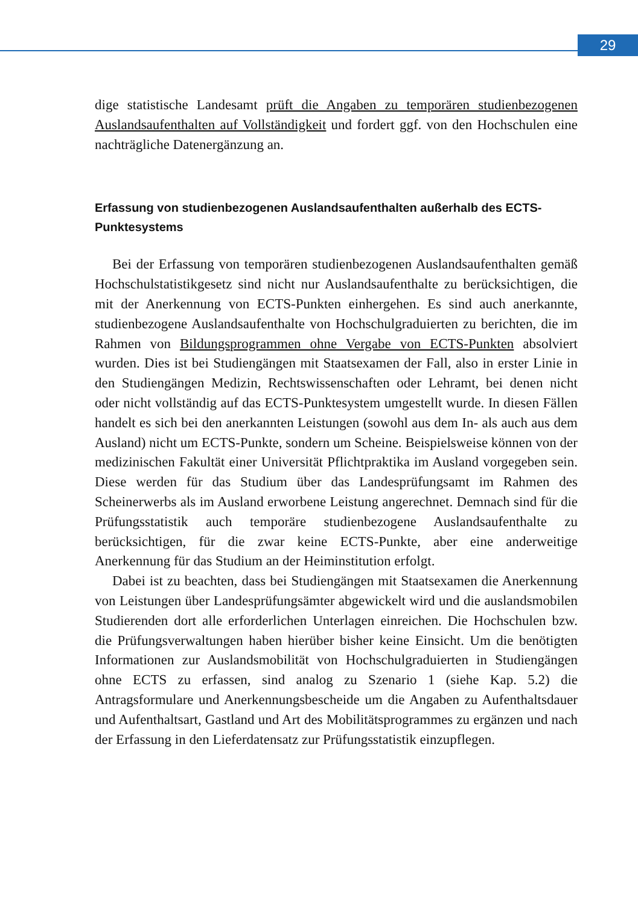29
dige statistische Landesamt prüft die Angaben zu temporären studienbezogenen Auslandsaufenthalten auf Vollständigkeit und fordert ggf. von den Hochschulen eine nachträgliche Datenergänzung an.
Erfassung von studienbezogenen Auslandsaufenthalten außerhalb des ECTS-Punktesystems
Bei der Erfassung von temporären studienbezogenen Auslandsaufenthalten gemäß Hochschulstatistikgesetz sind nicht nur Auslandsaufenthalte zu berücksichtigen, die mit der Anerkennung von ECTS-Punkten einhergehen. Es sind auch anerkannte, studienbezogene Auslandsaufenthalte von Hochschulgraduierten zu berichten, die im Rahmen von Bildungsprogrammen ohne Vergabe von ECTS-Punkten absolviert wurden. Dies ist bei Studiengängen mit Staatsexamen der Fall, also in erster Linie in den Studiengängen Medizin, Rechtswissenschaften oder Lehramt, bei denen nicht oder nicht vollständig auf das ECTS-Punktesystem umgestellt wurde. In diesen Fällen handelt es sich bei den anerkannten Leistungen (sowohl aus dem In- als auch aus dem Ausland) nicht um ECTS-Punkte, sondern um Scheine. Beispielsweise können von der medizinischen Fakultät einer Universität Pflichtpraktika im Ausland vorgegeben sein. Diese werden für das Studium über das Landesprüfungsamt im Rahmen des Scheinerwerbs als im Ausland erworbene Leistung angerechnet. Demnach sind für die Prüfungsstatistik auch temporäre studienbezogene Auslandsaufenthalte zu berücksichtigen, für die zwar keine ECTS-Punkte, aber eine anderweitige Anerkennung für das Studium an der Heiminstitution erfolgt.
Dabei ist zu beachten, dass bei Studiengängen mit Staatsexamen die Anerkennung von Leistungen über Landesprüfungsämter abgewickelt wird und die auslandsmobilen Studierenden dort alle erforderlichen Unterlagen einreichen. Die Hochschulen bzw. die Prüfungsverwaltungen haben hierüber bisher keine Einsicht. Um die benötigten Informationen zur Auslandsmobilität von Hochschulgraduierten in Studiengängen ohne ECTS zu erfassen, sind analog zu Szenario 1 (siehe Kap. 5.2) die Antragsformulare und Anerkennungsbescheide um die Angaben zu Aufenthaltsdauer und Aufenthaltsart, Gastland und Art des Mobilitätsprogrammes zu ergänzen und nach der Erfassung in den Lieferdatensatz zur Prüfungsstatistik einzupflegen.